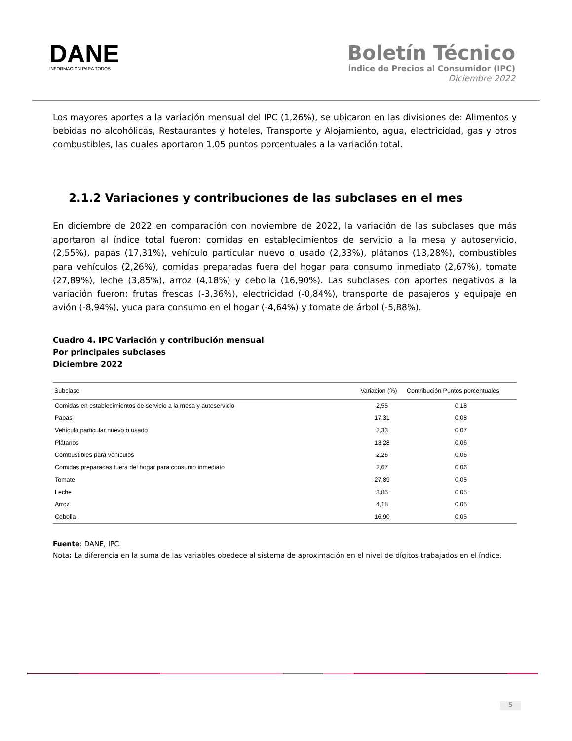DANE
INFORMACIÓN PARA TODOS
Boletín Técnico
Índice de Precios al Consumidor (IPC)
Diciembre 2022
Los mayores aportes a la variación mensual del IPC (1,26%), se ubicaron en las divisiones de: Alimentos y bebidas no alcohólicas, Restaurantes y hoteles, Transporte y Alojamiento, agua, electricidad, gas y otros combustibles, las cuales aportaron 1,05 puntos porcentuales a la variación total.
2.1.2 Variaciones y contribuciones de las subclases en el mes
En diciembre de 2022 en comparación con noviembre de 2022, la variación de las subclases que más aportaron al índice total fueron: comidas en establecimientos de servicio a la mesa y autoservicio, (2,55%), papas (17,31%), vehículo particular nuevo o usado (2,33%), plátanos (13,28%), combustibles para vehículos (2,26%), comidas preparadas fuera del hogar para consumo inmediato (2,67%), tomate (27,89%), leche (3,85%), arroz (4,18%) y cebolla (16,90%). Las subclases con aportes negativos a la variación fueron: frutas frescas (-3,36%), electricidad (-0,84%), transporte de pasajeros y equipaje en avión (-8,94%), yuca para consumo en el hogar (-4,64%) y tomate de árbol (-5,88%).
Cuadro 4. IPC Variación y contribución mensual
Por principales subclases
Diciembre 2022
| Subclase | Variación (%) | Contribución Puntos porcentuales |
| --- | --- | --- |
| Comidas en establecimientos de servicio a la mesa y autoservicio | 2,55 | 0,18 |
| Papas | 17,31 | 0,08 |
| Vehículo particular nuevo o usado | 2,33 | 0,07 |
| Plátanos | 13,28 | 0,06 |
| Combustibles para vehículos | 2,26 | 0,06 |
| Comidas preparadas fuera del hogar para consumo inmediato | 2,67 | 0,06 |
| Tomate | 27,89 | 0,05 |
| Leche | 3,85 | 0,05 |
| Arroz | 4,18 | 0,05 |
| Cebolla | 16,90 | 0,05 |
Fuente: DANE, IPC.
Nota: La diferencia en la suma de las variables obedece al sistema de aproximación en el nivel de dígitos trabajados en el índice.
5